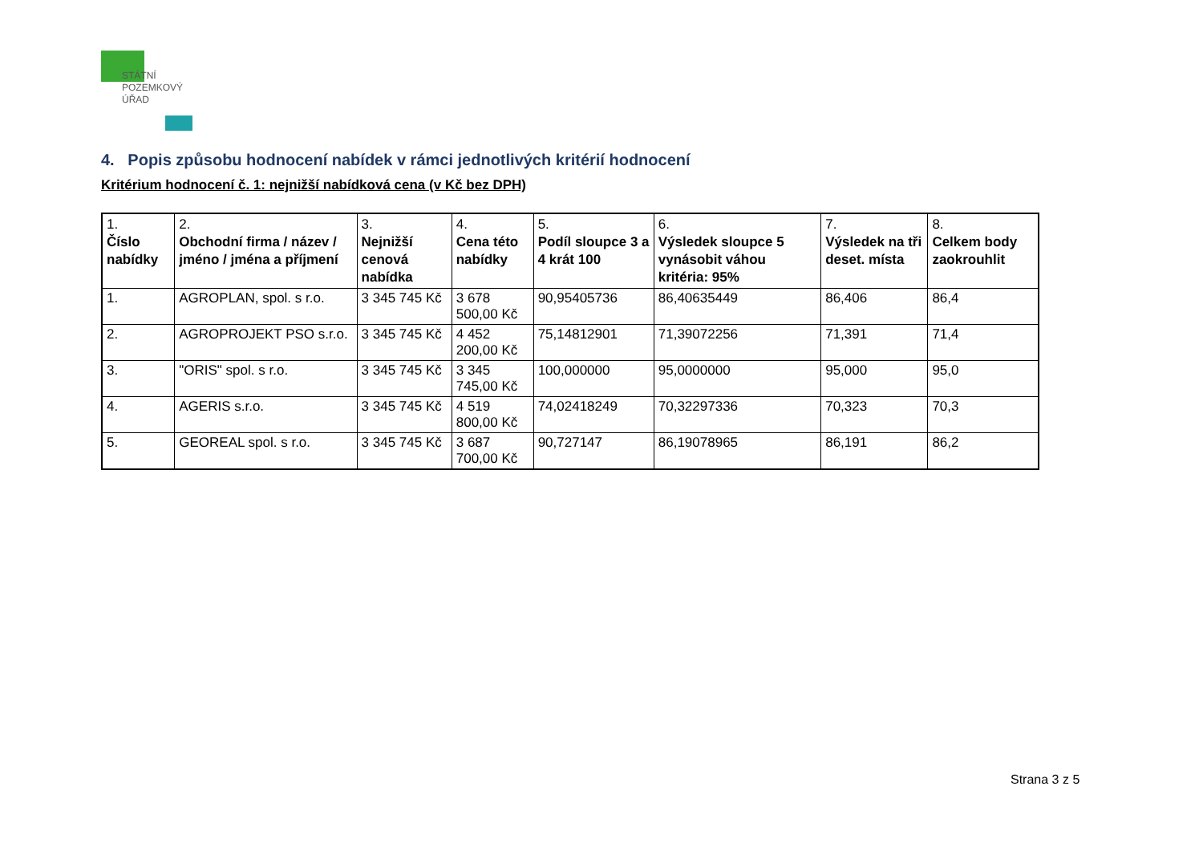STÁTNÍ
POZEMKOVÝ
ÚŘAD
4. Popis způsobu hodnocení nabídek v rámci jednotlivých kritérií hodnocení
Kritérium hodnocení č. 1: nejnižší nabídková cena (v Kč bez DPH)
| 1. Číslo nabídky | 2. Obchodní firma / název / jméno / jména a příjmení | 3. Nejnižší cenová nabídka | 4. Cena této nabídky | 5. Podíl sloupce 3 a 4 krát 100 | 6. Výsledek sloupce 5 vynásobit váhou kritéria: 95% | 7. Výsledek na tři deset. místa | 8. Celkem body zaokrouhlit |
| --- | --- | --- | --- | --- | --- | --- | --- |
| 1. | AGROPLAN, spol. s r.o. | 3 345 745 Kč | 3 678 500,00 Kč | 90,95405736 | 86,40635449 | 86,406 | 86,4 |
| 2. | AGROPROJEKT PSO s.r.o. | 3 345 745 Kč | 4 452 200,00 Kč | 75,14812901 | 71,39072256 | 71,391 | 71,4 |
| 3. | "ORIS" spol. s r.o. | 3 345 745 Kč | 3 345 745,00 Kč | 100,000000 | 95,0000000 | 95,000 | 95,0 |
| 4. | AGERIS s.r.o. | 3 345 745 Kč | 4 519 800,00 Kč | 74,02418249 | 70,32297336 | 70,323 | 70,3 |
| 5. | GEOREAL spol. s r.o. | 3 345 745 Kč | 3 687 700,00 Kč | 90,727147 | 86,19078965 | 86,191 | 86,2 |
Strana 3 z 5